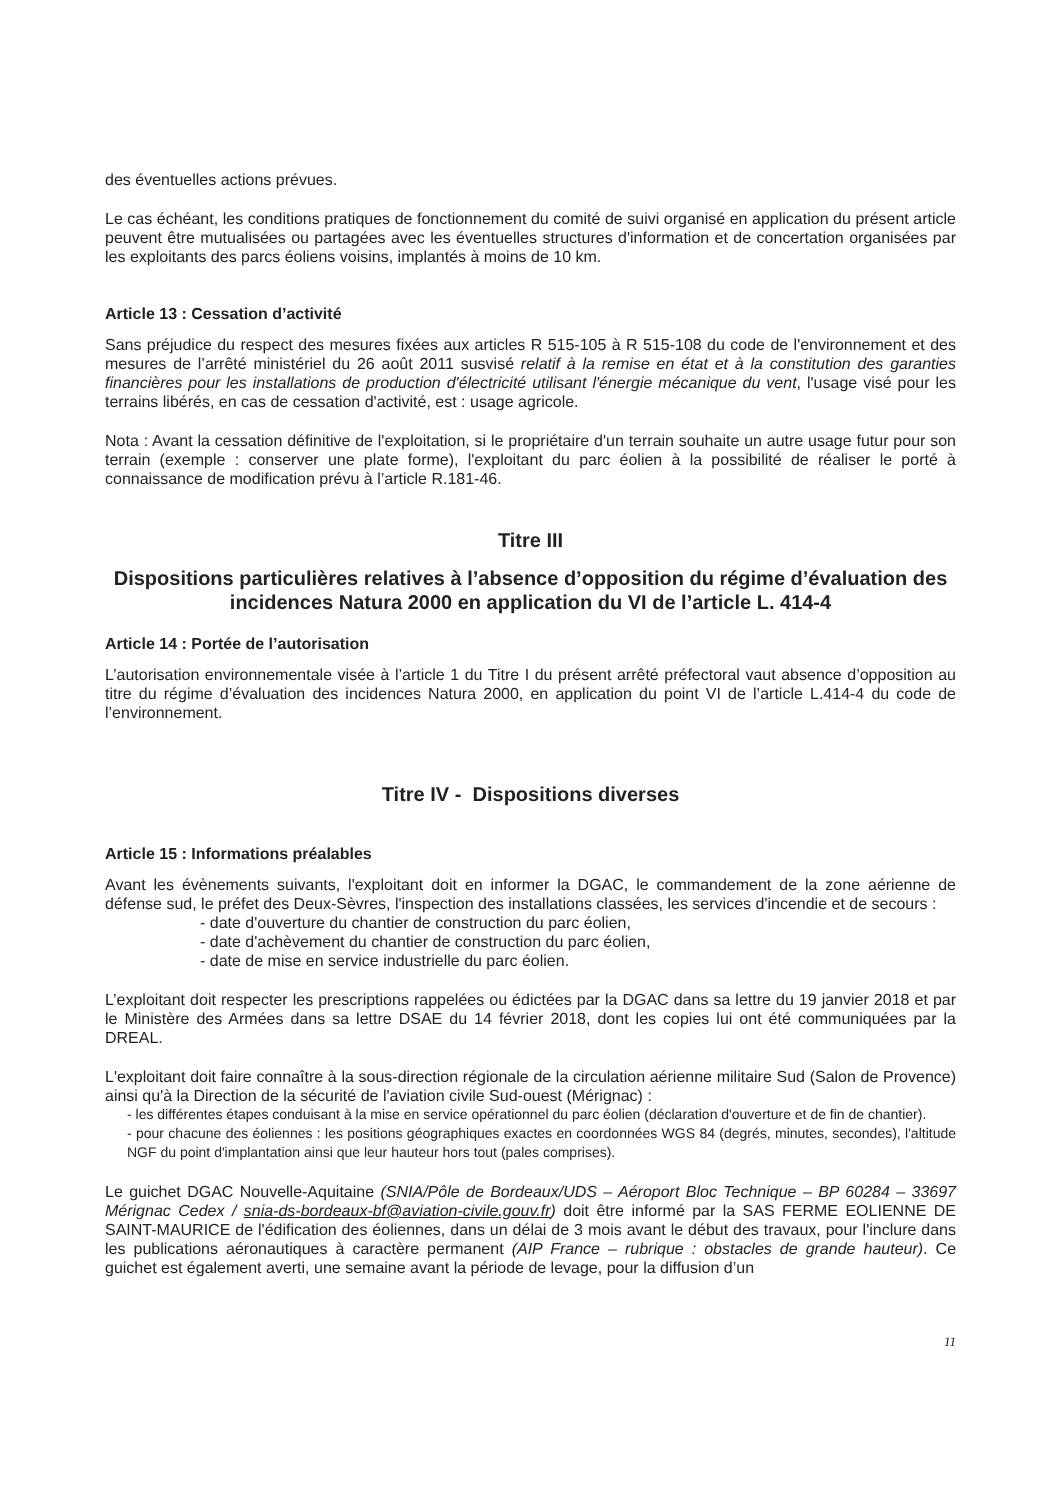des éventuelles actions prévues.
Le cas échéant, les conditions pratiques de fonctionnement du comité de suivi organisé en application du présent article peuvent être mutualisées ou partagées avec les éventuelles structures d'information et de concertation organisées par les exploitants des parcs éoliens voisins, implantés à moins de 10 km.
Article 13 : Cessation d’activité
Sans préjudice du respect des mesures fixées aux articles R 515-105 à R 515-108 du code de l'environnement et des mesures de l’arrêté ministériel du 26 août 2011 susvisé relatif à la remise en état et à la constitution des garanties financières pour les installations de production d'électricité utilisant l'énergie mécanique du vent, l'usage visé pour les terrains libérés, en cas de cessation d'activité, est : usage agricole.
Nota : Avant la cessation définitive de l'exploitation, si le propriétaire d'un terrain souhaite un autre usage futur pour son terrain (exemple : conserver une plate forme), l'exploitant du parc éolien à la possibilité de réaliser le porté à connaissance de modification prévu à l’article R.181-46.
Titre III
Dispositions particulières relatives à l’absence d’opposition du régime d’évaluation des incidences Natura 2000 en application du VI de l’article L. 414-4
Article 14 : Portée de l’autorisation
L’autorisation environnementale visée à l’article 1 du Titre I du présent arrêté préfectoral vaut absence d’opposition au titre du régime d’évaluation des incidences Natura 2000, en application du point VI de l’article L.414-4 du code de l’environnement.
Titre IV - Dispositions diverses
Article 15 : Informations préalables
Avant les évènements suivants, l'exploitant doit en informer la DGAC, le commandement de la zone aérienne de défense sud, le préfet des Deux-Sèvres, l'inspection des installations classées, les services d'incendie et de secours :
- date d'ouverture du chantier de construction du parc éolien,
- date d'achèvement du chantier de construction du parc éolien,
- date de mise en service industrielle du parc éolien.
L’exploitant doit respecter les prescriptions rappelées ou édictées par la DGAC dans sa lettre du 19 janvier 2018 et par le Ministère des Armées dans sa lettre DSAE du 14 février 2018, dont les copies lui ont été communiquées par la DREAL.
L'exploitant doit faire connaître à la sous-direction régionale de la circulation aérienne militaire Sud (Salon de Provence) ainsi qu'à la Direction de la sécurité de l'aviation civile Sud-ouest (Mérignac) :
- les différentes étapes conduisant à la mise en service opérationnel du parc éolien (déclaration d'ouverture et de fin de chantier).
- pour chacune des éoliennes : les positions géographiques exactes en coordonnées WGS 84 (degrés, minutes, secondes), l'altitude NGF du point d'implantation ainsi que leur hauteur hors tout (pales comprises).
Le guichet DGAC Nouvelle-Aquitaine (SNIA/Pôle de Bordeaux/UDS – Aéroport Bloc Technique – BP 60284 – 33697 Mérignac Cedex / snia-ds-bordeaux-bf@aviation-civile.gouv.fr) doit être informé par la SAS FERME EOLIENNE DE SAINT-MAURICE de l'édification des éoliennes, dans un délai de 3 mois avant le début des travaux, pour l'inclure dans les publications aéronautiques à caractère permanent (AIP France – rubrique : obstacles de grande hauteur). Ce guichet est également averti, une semaine avant la période de levage, pour la diffusion d’un
11